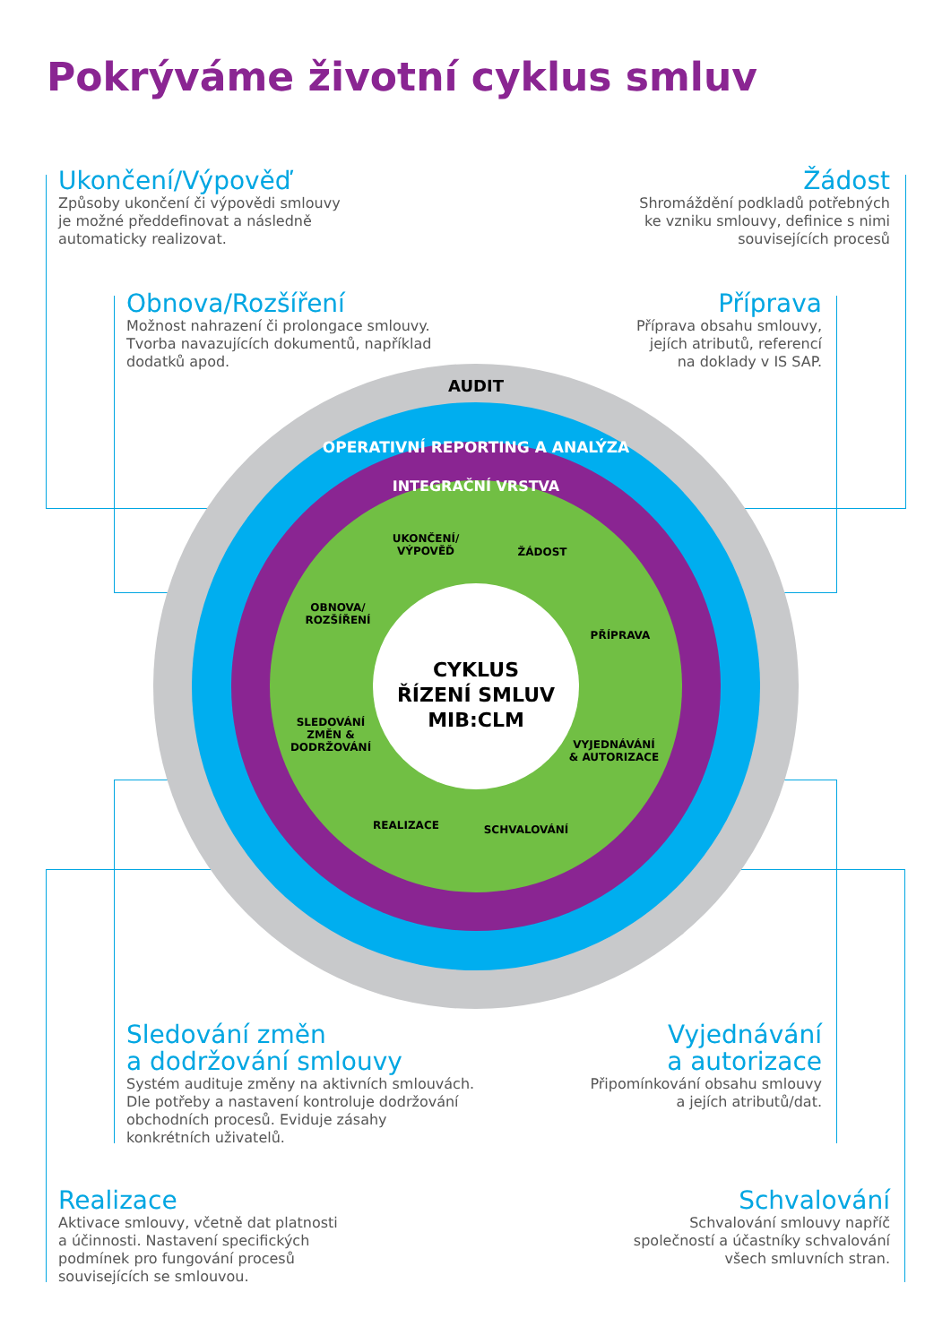Pokrýváme životní cyklus smluv
AUDIT
OPERATIVNÍ REPORTING A ANALÝZA
INTEGRAČNÍ VRSTVA
CYKLUS
ŘÍZENÍ SMLUV
MIB:CLM
UKONČENÍ/
VÝPOVĚĎ
ŽÁDOST
PŘÍPRAVA
VYJEDNÁVÁNÍ
& AUTORIZACE
SCHVALOVÁNÍ
REALIZACE
OBNOVA/
ROZŠÍŘENÍ
SLEDOVÁNÍ
ZMĚN &
DODRŽOVÁNÍ
Ukončení/Výpověď
Způsoby ukončení či výpovědi smlouvy
je možné předdefinovat a následně
automaticky realizovat.
Žádost
Shromáždění podkladů potřebných
ke vzniku smlouvy, definice s nimi
souvisejících procesů
Obnova/Rozšíření
Možnost nahrazení či prolongace smlouvy.
Tvorba navazujících dokumentů, například
dodatků apod.
Příprava
Příprava obsahu smlouvy,
jejích atributů, referencí
na doklady v IS SAP.
Sledování změn
a dodržování smlouvy
Systém audituje změny na aktivních smlouvách.
Dle potřeby a nastavení kontroluje dodržování
obchodních procesů. Eviduje zásahy
konkrétních uživatelů.
Vyjednávání
a autorizace
Připomínkování obsahu smlouvy
a jejích atributů/dat.
Realizace
Aktivace smlouvy, včetně dat platnosti
a účinnosti. Nastavení specifických
podmínek pro fungování procesů
souvisejících se smlouvou.
Schvalování
Schvalování smlouvy napříč
společností a účastníky schvalování
všech smluvních stran.